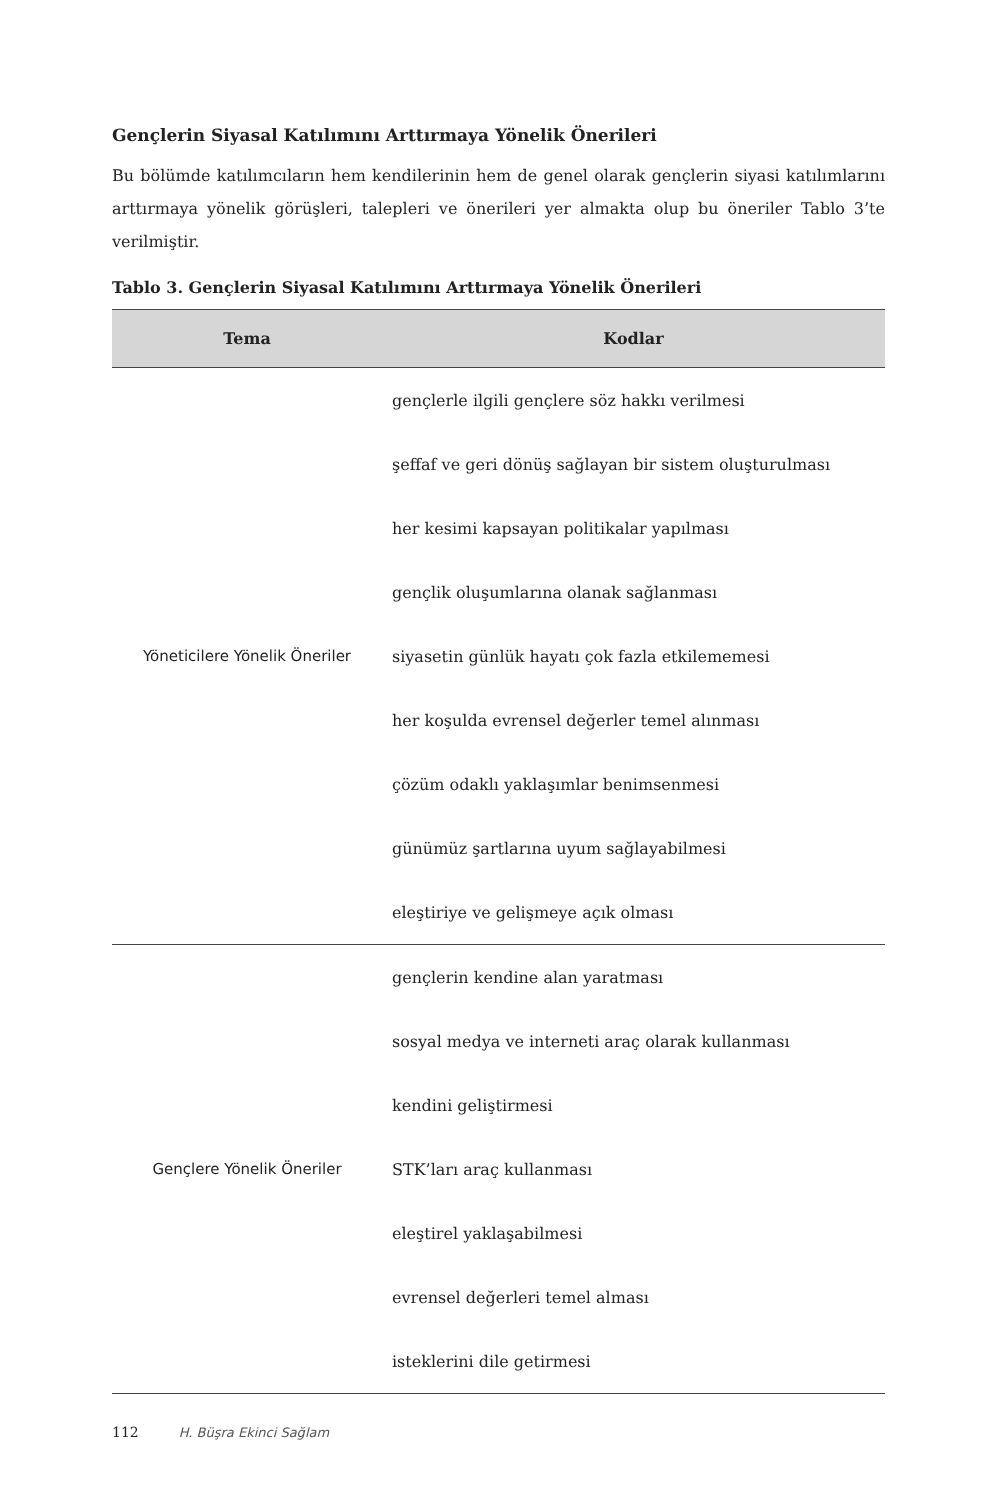Gençlerin Siyasal Katılımını Arttırmaya Yönelik Önerileri
Bu bölümde katılımcıların hem kendilerinin hem de genel olarak gençlerin siyasi katılımlarını arttırmaya yönelik görüşleri, talepleri ve önerileri yer almakta olup bu öneriler Tablo 3’te verilmiştir.
Tablo 3. Gençlerin Siyasal Katılımını Arttırmaya Yönelik Önerileri
| Tema | Kodlar |
| --- | --- |
| Yöneticilere Yönelik Öneriler | gençlerle ilgili gençlere söz hakkı verilmesi |
| | şeffaf ve geri dönüş sağlayan bir sistem oluşturulması |
| | her kesimi kapsayan politikalar yapılması |
| | gençlik oluşumlarına olanak sağlanması |
| | siyasetin günlük hayatı çok fazla etkilememesi |
| | her koşulda evrensel değerler temel alınması |
| | çözüm odaklı yaklaşımlar benimsenmesi |
| | günümüz şartlarına uyum sağlayabilmesi |
| | eleştiriye ve gelişmeye açık olması |
| Gençlere Yönelik Öneriler | gençlerin kendine alan yaratması |
| | sosyal medya ve interneti araç olarak kullanması |
| | kendini geliştirmesi |
| | STK’ları araç kullanması |
| | eleştirel yaklaşabilmesi |
| | evrensel değerleri temel alması |
| | isteklerini dile getirmesi |
112 H. Büşra Ekinci Sağlam